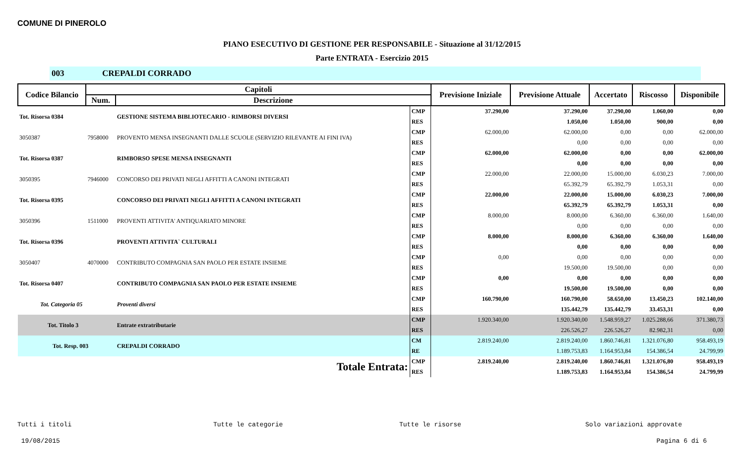COMUNE DI PINEROLO
PIANO ESECUTIVO DI GESTIONE PER RESPONSABILE - Situazione al 31/12/2015
Parte ENTRATA - Esercizio 2015
003 CREPALDI CORRADO
| Codice Bilancio | Capitoli | | | Previsione Iniziale | Previsione Attuale | Accertato | Riscosso | Disponibile |
| --- | --- | --- | --- | --- | --- | --- | --- | --- |
| | Num. | Descrizione | | | | | | |
| Tot. Risorsa 0384 | | GESTIONE SISTEMA BIBLIOTECARIO - RIMBORSI DIVERSI | CMP | 37.290,00 | 37.290,00 | 37.290,00 | 1.060,00 | 0,00 |
| | | | RES | | 1.050,00 | 1.050,00 | 900,00 | 0,00 |
| 3050387 | 7958000 | PROVENTO MENSA INSEGNANTI DALLE SCUOLE (SERVIZIO RILEVANTE AI FINI IVA) | CMP | 62.000,00 | 62.000,00 | 0,00 | 0,00 | 62.000,00 |
| | | | RES | | 0,00 | 0,00 | 0,00 | 0,00 |
| Tot. Risorsa 0387 | | RIMBORSO SPESE MENSA INSEGNANTI | CMP | 62.000,00 | 62.000,00 | 0,00 | 0,00 | 62.000,00 |
| | | | RES | | 0,00 | 0,00 | 0,00 | 0,00 |
| 3050395 | 7946000 | CONCORSO DEI PRIVATI NEGLI AFFITTI A CANONI INTEGRATI | CMP | 22.000,00 | 22.000,00 | 15.000,00 | 6.030,23 | 7.000,00 |
| | | | RES | | 65.392,79 | 65.392,79 | 1.053,31 | 0,00 |
| Tot. Risorsa 0395 | | CONCORSO DEI PRIVATI NEGLI AFFITTI A CANONI INTEGRATI | CMP | 22.000,00 | 22.000,00 | 15.000,00 | 6.030,23 | 7.000,00 |
| | | | RES | | 65.392,79 | 65.392,79 | 1.053,31 | 0,00 |
| 3050396 | 1511000 | PROVENTI ATTIVITA' ANTIQUARIATO MINORE | CMP | 8.000,00 | 8.000,00 | 6.360,00 | 6.360,00 | 1.640,00 |
| | | | RES | | 0,00 | 0,00 | 0,00 | 0,00 |
| Tot. Risorsa 0396 | | PROVENTI ATTIVITA` CULTURALI | CMP | 8.000,00 | 8.000,00 | 6.360,00 | 6.360,00 | 1.640,00 |
| | | | RES | | 0,00 | 0,00 | 0,00 | 0,00 |
| 3050407 | 4070000 | CONTRIBUTO COMPAGNIA SAN PAOLO PER ESTATE INSIEME | CMP | 0,00 | 0,00 | 0,00 | 0,00 | 0,00 |
| | | | RES | | 19.500,00 | 19.500,00 | 0,00 | 0,00 |
| Tot. Risorsa 0407 | | CONTRIBUTO COMPAGNIA SAN PAOLO PER ESTATE INSIEME | CMP | 0,00 | 0,00 | 0,00 | 0,00 | 0,00 |
| | | | RES | | 19.500,00 | 19.500,00 | 0,00 | 0,00 |
| Tot. Categoria 05 | | Proventi diversi | CMP | 160.790,00 | 160.790,00 | 58.650,00 | 13.450,23 | 102.140,00 |
| | | | RES | | 135.442,79 | 135.442,79 | 33.453,31 | 0,00 |
| Tot. Titolo 3 | | Entrate extratributarie | CMP | 1.920.340,00 | 1.920.340,00 | 1.548.959,27 | 1.025.288,66 | 371.380,73 |
| | | | RES | | 226.526,27 | 226.526,27 | 82.982,31 | 0,00 |
| Tot. Resp. 003 | | CREPALDI CORRADO | CM | 2.819.240,00 | 2.819.240,00 | 1.860.746,81 | 1.321.076,80 | 958.493,19 |
| | | | RE | | 1.189.753,83 | 1.164.953,84 | 154.386,54 | 24.799,99 |
| Totale Entrata: | | | CMP | 2.819.240,00 | 2.819.240,00 | 1.860.746,81 | 1.321.076,80 | 958.493,19 |
| | | | RES | | 1.189.753,83 | 1.164.953,84 | 154.386,54 | 24.799,99 |
Tutti i titoli Tutte le categorie Tutte le risorse Solo variazioni approvate
19/08/2015 Pagina 6 di 6